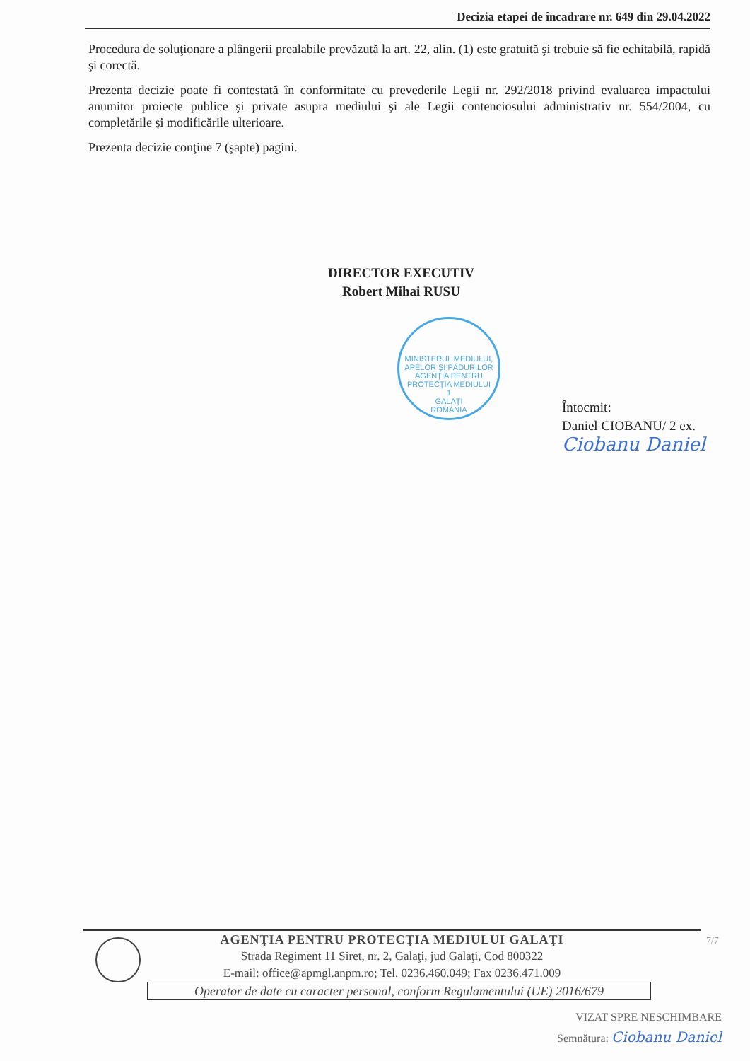Decizia etapei de încadrare nr. 649 din 29.04.2022
Procedura de soluţionare a plângerii prealabile prevăzută la art. 22, alin. (1) este gratuită şi trebuie să fie echitabilă, rapidă şi corectă.
Prezenta decizie poate fi contestată în conformitate cu prevederile Legii nr. 292/2018 privind evaluarea impactului anumitor proiecte publice şi private asupra mediului şi ale Legii contenciosului administrativ nr. 554/2004, cu completările şi modificările ulterioare.
Prezenta decizie conţine 7 (şapte) pagini.
DIRECTOR EXECUTIV
Robert Mihai RUSU
MINISTERUL MEDIULUI, APELOR ŞI PĂDURILOR
AGENŢIA PENTRU PROTECŢIA MEDIULUI
1
GALAŢI
ROMANIA
Întocmit:
Daniel CIOBANU/ 2 ex.
Ciobanu Daniel
7/7
AGENŢIA PENTRU PROTECŢIA MEDIULUI GALAŢI
Strada Regiment 11 Siret, nr. 2, Galaţi, jud Galaţi, Cod 800322
E-mail: office@apmgl.anpm.ro; Tel. 0236.460.049; Fax 0236.471.009
Operator de date cu caracter personal, conform Regulamentului (UE) 2016/679
VIZAT SPRE NESCHIMBARE
Semnătura: Ciobanu Daniel